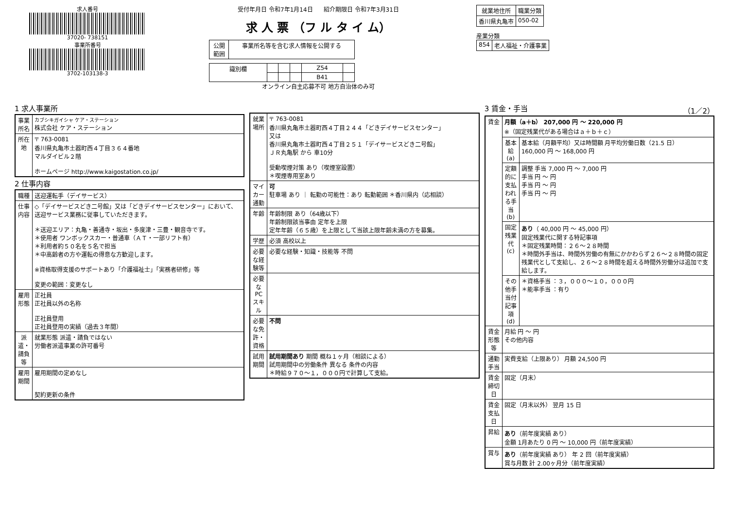求人番号
37020- 738151
事業所番号
3702-103138-3
受付年月日 令和7年1月14日 紹介期限日 令和7年3月31日
求 人 票 （フ ル タ イ ム）
| 公開 範囲 | 事業所名等を含む求人情報を公開する |
| 識別欄 | | | | Z54 | |
| | | | | B41 | |
オンライン自主応募不可 地方自治体のみ可
| 就業地住所 | 職業分類 |
| --- | --- |
| 香川県丸亀市 | 050-02 |
産業分類
| 854 | 老人福祉・介護事業 |
1 求人事業所
| 事業所名 | カブシキガイシャ ケア・ステーション 株式会社 ケア・ステーション |
| 所在地 | 〒 763-0081 香川県丸亀市土器町西４丁目３６４番地 マルダイビル２階 ホームページ http://www.kaigostation.co.jp/ |
2 仕事内容
| 職種 | 送迎運転手（デイサービス） |
| 仕事内容 | ◇「デイサービスどき二号館」又は「どきデイサービスセンター」において、送迎サービス業務に従事していただきます。 ＊送迎エリア：丸亀・善通寺・坂出・多度津・三豊・観音寺です。 ＊使用者 ワンボックスカー・普通車（ＡＴ・一部リフト有） ＊利用者約５０名を５名で担当 ＊中高齢者の方や運転の得意な方歓迎します。 ※資格取得支援のサポートあり「介護福祉士」「実務者研修」等 変更の範囲：変更なし |
| 雇用形態 | 正社員 正社員以外の名称 正社員登用 正社員登用の実績（過去３年間） |
| 派遣・請負等 | 就業形態 派遣・請負ではない 労働者派遣事業の許可番号 |
| 雇用期間 | 雇用期間の定めなし 契約更新の条件 |
| 就業場所 | 〒 763-0081 香川県丸亀市土器町西４丁目２４４「どきデイサービスセンター」 又は 香川県丸亀市土器町西４丁目２５１「デイサービスどき二号館」 ＪＲ丸亀駅 から 車10分 受動喫煙対策 あり（喫煙室設置） ＊喫煙専用室あり |
| マイカー通勤 | 可 駐車場 あり ｜ 転勤の可能性：あり 転勤範囲 ＊香川県内（応相談） |
| 年齢 | 年齢制限 あり（64歳以下） 年齢制限該当事由 定年を上限 定年年齢（６５歳）を上限として当該上限年齢未満の方を募集。 |
| 学歴 | 必須 高校以上 |
| 必要な経験等 | 必要な経験・知識・技能等 不問 |
| 必要なPCスキル | |
| 必要な免許・資格 | 不問 |
| 試用期間 | 試用期間あり 期間 概ね１ヶ月（相談による） 試用期間中の労働条件 異なる 条件の内容 ＊時給９７０～１，０００円で計算して支給。 |
3 賃金・手当 （1／2）
| 賃金 | 月額（a＋b） 207,000 円 ～ 220,000 円 ※（固定残業代がある場合はａ＋ｂ＋ｃ） | |
| | 基本給(a) | 基本給（月額平均）又は時間額 月平均労働日数（21.5 日） 160,000 円 ～ 168,000 円 |
| | 定額的に支払われる手当(b) | 調整 手当 7,000 円 ～ 7,000 円 手当 円 ～ 円 手当 円 ～ 円 手当 円 ～ 円 |
| | 固定残業代(c) | あり （ 40,000 円 ～ 45,000 円） 固定残業代に関する特記事項 ＊固定残業時間：２６～２８時間 ＊時間外手当は、時間外労働の有無にかかわらず２６～２８時間の固定残業代として支給し、２６～２８時間を超える時間外労働分は追加で支給します。 |
| | その他手当付記事項(d) | ＊資格手当 ：３，０００～１０，０００円 ＊能率手当 ：有り |
| 賃金形態等 | 月給 円 ～ 円 その他内容 | |
| 通勤手当 | 実費支給（上限あり） 月額 24,500 円 | |
| 賃金締切日 | 固定（月末） | |
| 賃金支払日 | 固定（月末以外） 翌月 15 日 | |
| 昇給 | あり （前年度実績 あり） 金額 1月あたり 0 円 ～ 10,000 円（前年度実績） | |
| 賞与 | あり （前年度実績 あり） 年 2 回（前年度実績） 賞与月数 計 2.00ヶ月分（前年度実績） | |